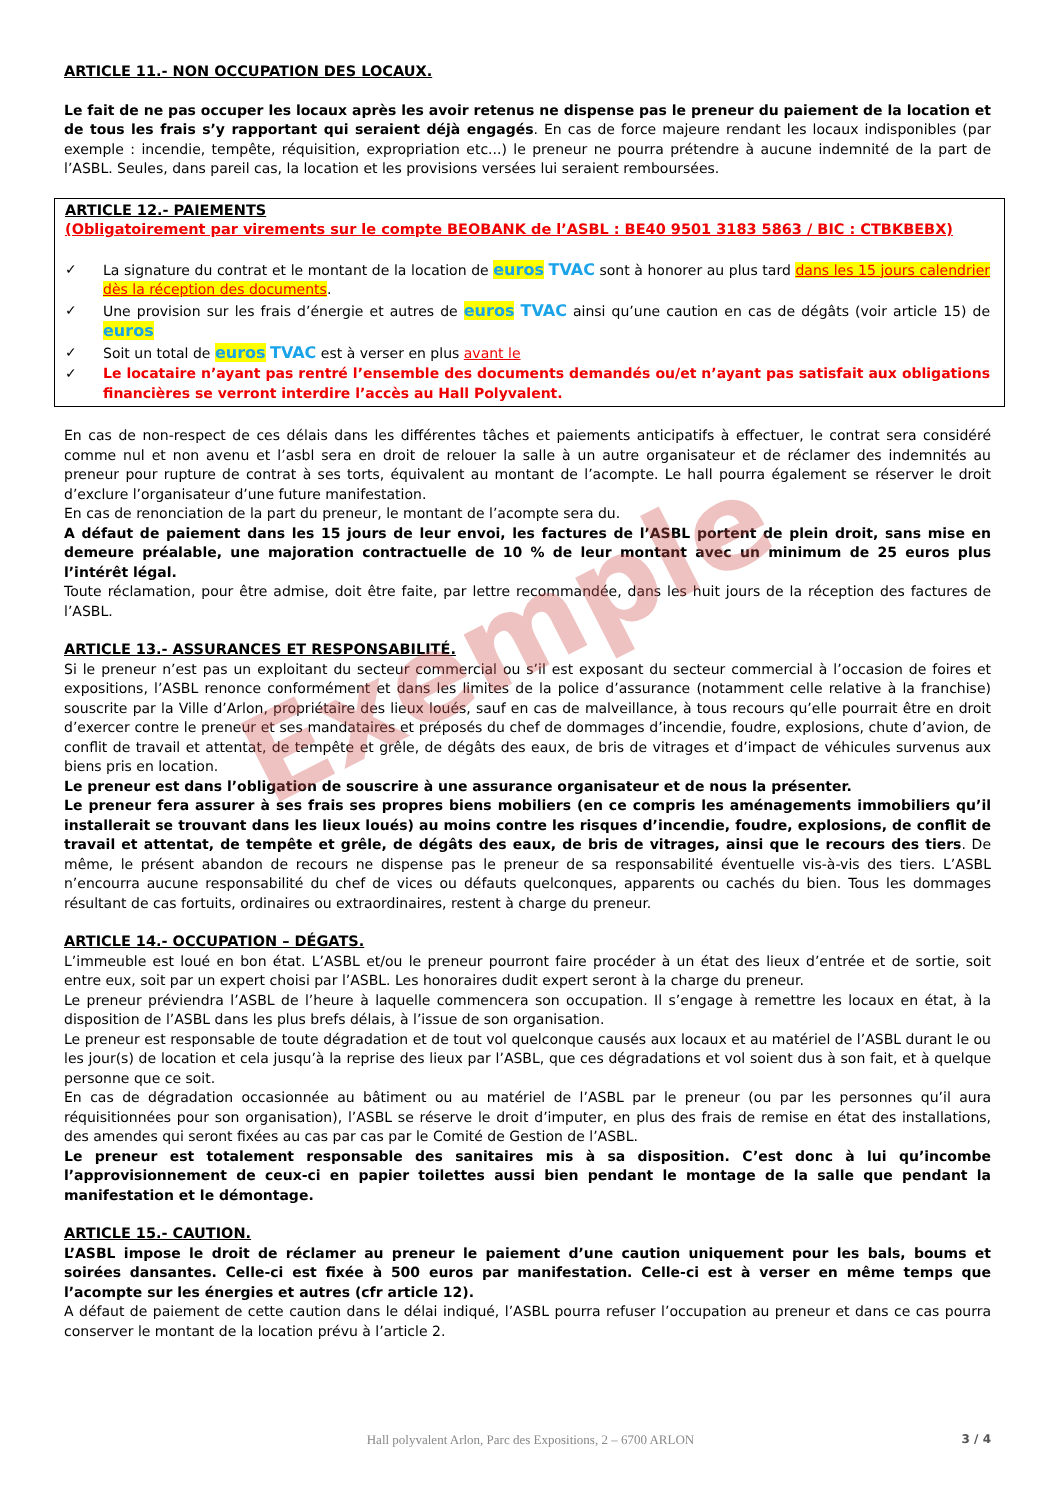ARTICLE 11.- NON OCCUPATION DES LOCAUX.
Le fait de ne pas occuper les locaux après les avoir retenus ne dispense pas le preneur du paiement de la location et de tous les frais s’y rapportant qui seraient déjà engagés. En cas de force majeure rendant les locaux indisponibles (par exemple : incendie, tempête, réquisition, expropriation etc...) le preneur ne pourra prétendre à aucune indemnité de la part de l’ASBL. Seules, dans pareil cas, la location et les provisions versées lui seraient remboursées.
ARTICLE 12.- PAIEMENTS
(Obligatoirement par virements sur le compte BEOBANK de l’ASBL : BE40 9501 3183 5863 / BIC : CTBKBEBX)
✓ La signature du contrat et le montant de la location de euros TVAC sont à honorer au plus tard dans les 15 jours calendrier dès la réception des documents.
✓ Une provision sur les frais d’énergie et autres de euros TVAC ainsi qu’une caution en cas de dégâts (voir article 15) de euros
✓ Soit un total de euros TVAC est à verser en plus avant le
✓ Le locataire n’ayant pas rentré l’ensemble des documents demandés ou/et n’ayant pas satisfait aux obligations financières se verront interdire l’accès au Hall Polyvalent.
En cas de non-respect de ces délais dans les différentes tâches et paiements anticipatifs à effectuer, le contrat sera considéré comme nul et non avenu et l’asbl sera en droit de relouer la salle à un autre organisateur et de réclamer des indemnités au preneur pour rupture de contrat à ses torts, équivalent au montant de l’acompte. Le hall pourra également se réserver le droit d’exclure l’organisateur d’une future manifestation.
En cas de renonciation de la part du preneur, le montant de l’acompte sera du.
A défaut de paiement dans les 15 jours de leur envoi, les factures de l’ASBL portent de plein droit, sans mise en demeure préalable, une majoration contractuelle de 10 % de leur montant avec un minimum de 25 euros plus l’intérêt légal.
Toute réclamation, pour être admise, doit être faite, par lettre recommandée, dans les huit jours de la réception des factures de l’ASBL.
ARTICLE 13.- ASSURANCES ET RESPONSABILITÉ.
Si le preneur n’est pas un exploitant du secteur commercial ou s’il est exposant du secteur commercial à l’occasion de foires et expositions, l’ASBL renonce conformément et dans les limites de la police d’assurance (notamment celle relative à la franchise) souscrite par la Ville d’Arlon, propriétaire des lieux loués, sauf en cas de malveillance, à tous recours qu’elle pourrait être en droit d’exercer contre le preneur et ses mandataires et préposés du chef de dommages d’incendie, foudre, explosions, chute d’avion, de conflit de travail et attentat, de tempête et grêle, de dégâts des eaux, de bris de vitrages et d’impact de véhicules survenus aux biens pris en location.
Le preneur est dans l’obligation de souscrire à une assurance organisateur et de nous la présenter.
Le preneur fera assurer à ses frais ses propres biens mobiliers (en ce compris les aménagements immobiliers qu’il installerait se trouvant dans les lieux loués) au moins contre les risques d’incendie, foudre, explosions, de conflit de travail et attentat, de tempête et grêle, de dégâts des eaux, de bris de vitrages, ainsi que le recours des tiers. De même, le présent abandon de recours ne dispense pas le preneur de sa responsabilité éventuelle vis-à-vis des tiers. L’ASBL n’encourra aucune responsabilité du chef de vices ou défauts quelconques, apparents ou cachés du bien. Tous les dommages résultant de cas fortuits, ordinaires ou extraordinaires, restent à charge du preneur.
ARTICLE 14.- OCCUPATION – DÉGATS.
L’immeuble est loué en bon état. L’ASBL et/ou le preneur pourront faire procéder à un état des lieux d’entrée et de sortie, soit entre eux, soit par un expert choisi par l’ASBL. Les honoraires dudit expert seront à la charge du preneur.
Le preneur préviendra l’ASBL de l’heure à laquelle commencera son occupation. Il s’engage à remettre les locaux en état, à la disposition de l’ASBL dans les plus brefs délais, à l’issue de son organisation.
Le preneur est responsable de toute dégradation et de tout vol quelconque causés aux locaux et au matériel de l’ASBL durant le ou les jour(s) de location et cela jusqu’à la reprise des lieux par l’ASBL, que ces dégradations et vol soient dus à son fait, et à quelque personne que ce soit.
En cas de dégradation occasionnée au bâtiment ou au matériel de l’ASBL par le preneur (ou par les personnes qu’il aura réquisitionnées pour son organisation), l’ASBL se réserve le droit d’imputer, en plus des frais de remise en état des installations, des amendes qui seront fixées au cas par cas par le Comité de Gestion de l’ASBL.
Le preneur est totalement responsable des sanitaires mis à sa disposition. C’est donc à lui qu’incombe l’approvisionnement de ceux-ci en papier toilettes aussi bien pendant le montage de la salle que pendant la manifestation et le démontage.
ARTICLE 15.- CAUTION.
L’ASBL impose le droit de réclamer au preneur le paiement d’une caution uniquement pour les bals, boums et soirées dansantes. Celle-ci est fixée à 500 euros par manifestation. Celle-ci est à verser en même temps que l’acompte sur les énergies et autres (cfr article 12).
A défaut de paiement de cette caution dans le délai indiqué, l’ASBL pourra refuser l’occupation au preneur et dans ce cas pourra conserver le montant de la location prévu à l’article 2.
Exemple
Hall polyvalent Arlon, Parc des Expositions, 2 – 6700 ARLON 3 / 4